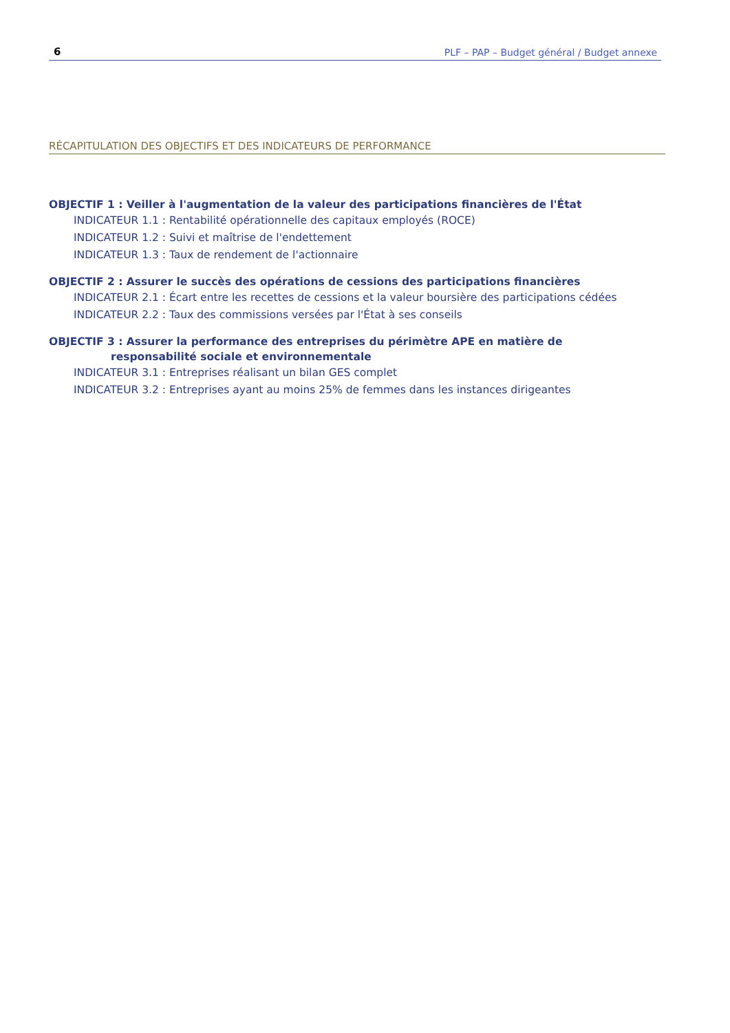6 PLF – PAP – Budget général / Budget annexe
RÉCAPITULATION DES OBJECTIFS ET DES INDICATEURS DE PERFORMANCE
OBJECTIF 1 : Veiller à l'augmentation de la valeur des participations financières de l'État
INDICATEUR 1.1 : Rentabilité opérationnelle des capitaux employés (ROCE)
INDICATEUR 1.2 : Suivi et maîtrise de l'endettement
INDICATEUR 1.3 : Taux de rendement de l'actionnaire
OBJECTIF 2 : Assurer le succès des opérations de cessions des participations financières
INDICATEUR 2.1 : Écart entre les recettes de cessions et la valeur boursière des participations cédées
INDICATEUR 2.2 : Taux des commissions versées par l'État à ses conseils
OBJECTIF 3 : Assurer la performance des entreprises du périmètre APE en matière de
responsabilité sociale et environnementale
INDICATEUR 3.1 : Entreprises réalisant un bilan GES complet
INDICATEUR 3.2 : Entreprises ayant au moins 25% de femmes dans les instances dirigeantes